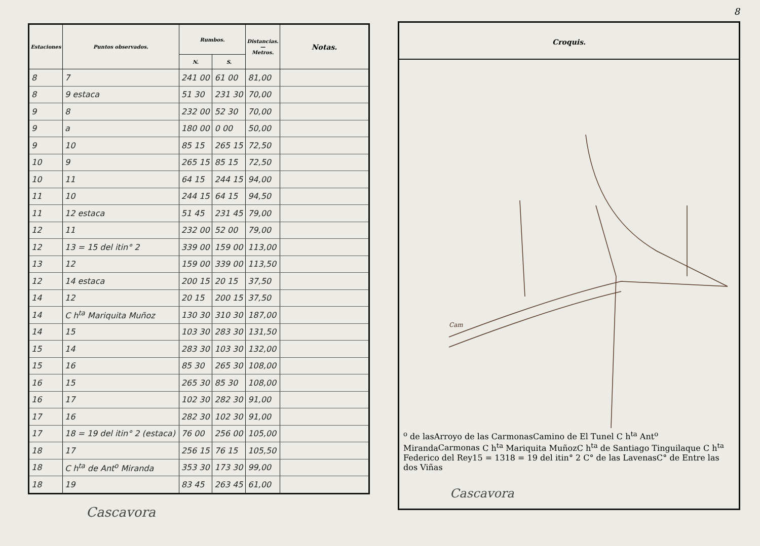| Estaciones | Puntos observados. | Rumbos. | | Distancias. — Metros. | Notas. |
| --- | --- | --- | --- | --- | --- |
| | | N. | S. | | |
| 8 | 7 | 241 00 | 61 00 | 81,00 | |
| 8 | 9 estaca | 51 30 | 231 30 | 70,00 | |
| 9 | 8 | 232 00 | 52 30 | 70,00 | |
| 9 | a | 180 00 | 0 00 | 50,00 | |
| 9 | 10 | 85 15 | 265 15 | 72,50 | |
| 10 | 9 | 265 15 | 85 15 | 72,50 | |
| 10 | 11 | 64 15 | 244 15 | 94,00 | |
| 11 | 10 | 244 15 | 64 15 | 94,50 | |
| 11 | 12 estaca | 51 45 | 231 45 | 79,00 | |
| 12 | 11 | 232 00 | 52 00 | 79,00 | |
| 12 | 13 = 15 del itin° 2 | 339 00 | 159 00 | 113,00 | |
| 13 | 12 | 159 00 | 339 00 | 113,50 | |
| 12 | 14 estaca | 200 15 | 20 15 | 37,50 | |
| 14 | 12 | 20 15 | 200 15 | 37,50 | |
| 14 | C h<sup>ta</sup> Mariquita Muñoz | 130 30 | 310 30 | 187,00 | |
| 14 | 15 | 103 30 | 283 30 | 131,50 | |
| 15 | 14 | 283 30 | 103 30 | 132,00 | |
| 15 | 16 | 85 30 | 265 30 | 108,00 | |
| 16 | 15 | 265 30 | 85 30 | 108,00 | |
| 16 | 17 | 102 30 | 282 30 | 91,00 | |
| 17 | 16 | 282 30 | 102 30 | 91,00 | |
| 17 | 18 = 19 del itin° 2 (estaca) | 76 00 | 256 00 | 105,00 | |
| 18 | 17 | 256 15 | 76 15 | 105,50 | |
| 18 | C h<sup>ta</sup> de Ant<sup>o</sup> Miranda | 353 30 | 173 30 | 99,00 | |
| 18 | 19 | 83 45 | 263 45 | 61,00 | |
Cascavora
8
Croquis.
Camo de las
Arroyo de las
Carmonas
Camino de El Tunel
C hta Anto Miranda
Carmonas
C hta Mariquita Muñoz
C hta de Santiago Tinguilaque
C hta Federico del Rey
15 = 13
18 = 19 del itin° 2
C° de las Lavenas
C° de Entre las dos Viñas
Cascavora